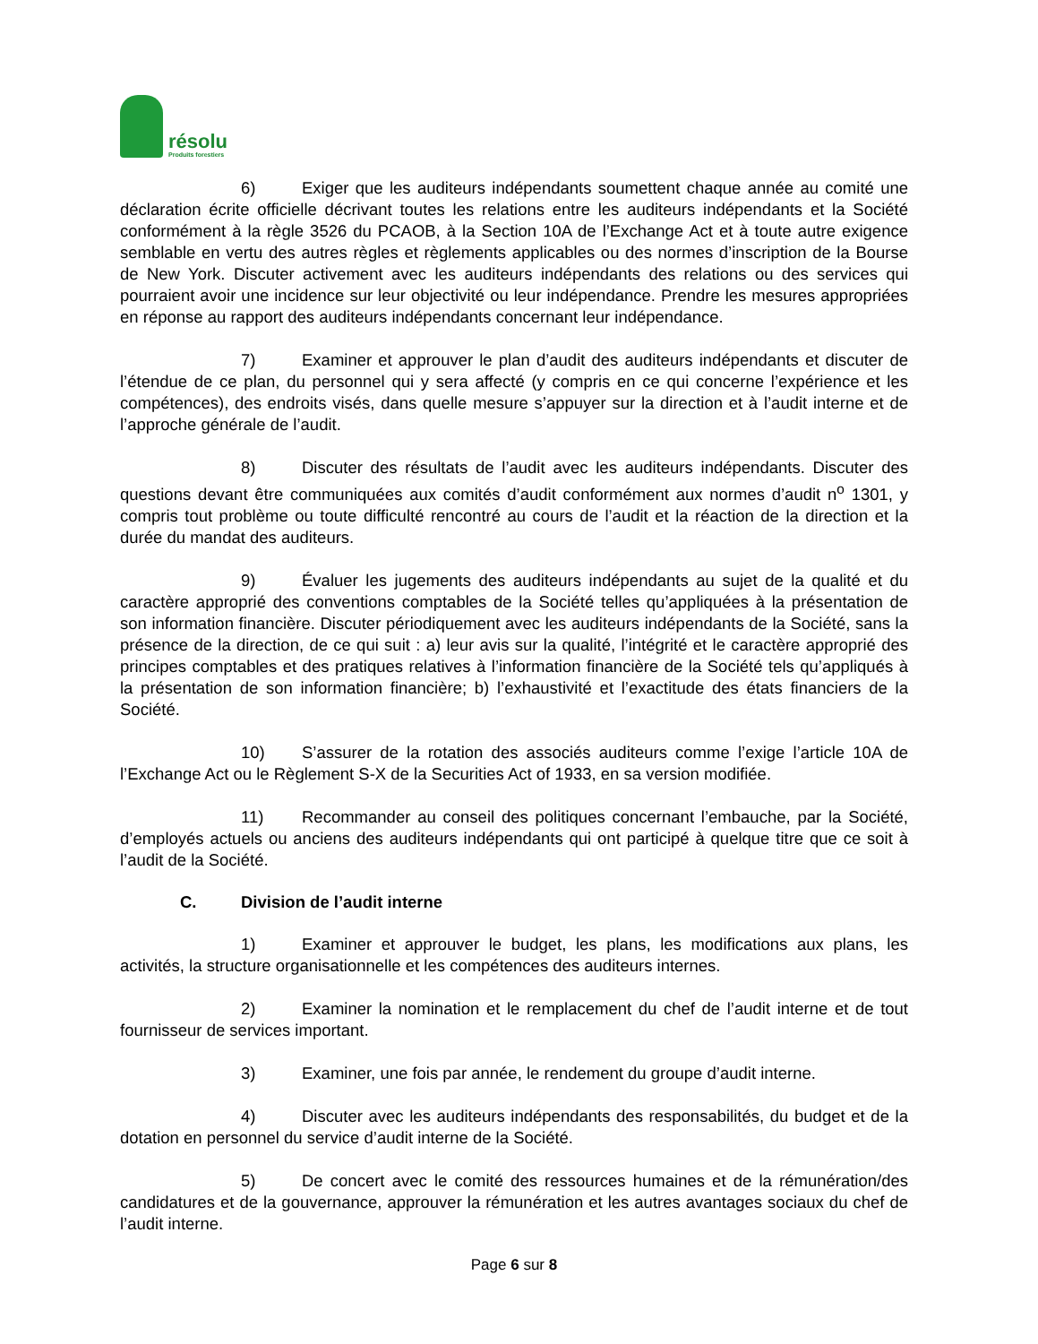résolu
Produits forestiers
6) Exiger que les auditeurs indépendants soumettent chaque année au comité une déclaration écrite officielle décrivant toutes les relations entre les auditeurs indépendants et la Société conformément à la règle 3526 du PCAOB, à la Section 10A de l’Exchange Act et à toute autre exigence semblable en vertu des autres règles et règlements applicables ou des normes d’inscription de la Bourse de New York. Discuter activement avec les auditeurs indépendants des relations ou des services qui pourraient avoir une incidence sur leur objectivité ou leur indépendance. Prendre les mesures appropriées en réponse au rapport des auditeurs indépendants concernant leur indépendance.
7) Examiner et approuver le plan d’audit des auditeurs indépendants et discuter de l’étendue de ce plan, du personnel qui y sera affecté (y compris en ce qui concerne l’expérience et les compétences), des endroits visés, dans quelle mesure s’appuyer sur la direction et à l’audit interne et de l’approche générale de l’audit.
8) Discuter des résultats de l’audit avec les auditeurs indépendants. Discuter des questions devant être communiquées aux comités d’audit conformément aux normes d’audit n<sup>o</sup> 1301, y compris tout problème ou toute difficulté rencontré au cours de l’audit et la réaction de la direction et la durée du mandat des auditeurs.
9) Évaluer les jugements des auditeurs indépendants au sujet de la qualité et du caractère approprié des conventions comptables de la Société telles qu’appliquées à la présentation de son information financière. Discuter périodiquement avec les auditeurs indépendants de la Société, sans la présence de la direction, de ce qui suit : a) leur avis sur la qualité, l’intégrité et le caractère approprié des principes comptables et des pratiques relatives à l’information financière de la Société tels qu’appliqués à la présentation de son information financière; b) l’exhaustivité et l’exactitude des états financiers de la Société.
10) S’assurer de la rotation des associés auditeurs comme l’exige l’article 10A de l’Exchange Act ou le Règlement S-X de la Securities Act of 1933, en sa version modifiée.
11) Recommander au conseil des politiques concernant l’embauche, par la Société, d’employés actuels ou anciens des auditeurs indépendants qui ont participé à quelque titre que ce soit à l’audit de la Société.
C. Division de l’audit interne
1) Examiner et approuver le budget, les plans, les modifications aux plans, les activités, la structure organisationnelle et les compétences des auditeurs internes.
2) Examiner la nomination et le remplacement du chef de l’audit interne et de tout fournisseur de services important.
3) Examiner, une fois par année, le rendement du groupe d’audit interne.
4) Discuter avec les auditeurs indépendants des responsabilités, du budget et de la dotation en personnel du service d’audit interne de la Société.
5) De concert avec le comité des ressources humaines et de la rémunération/des candidatures et de la gouvernance, approuver la rémunération et les autres avantages sociaux du chef de l’audit interne.
Page 6 sur 8